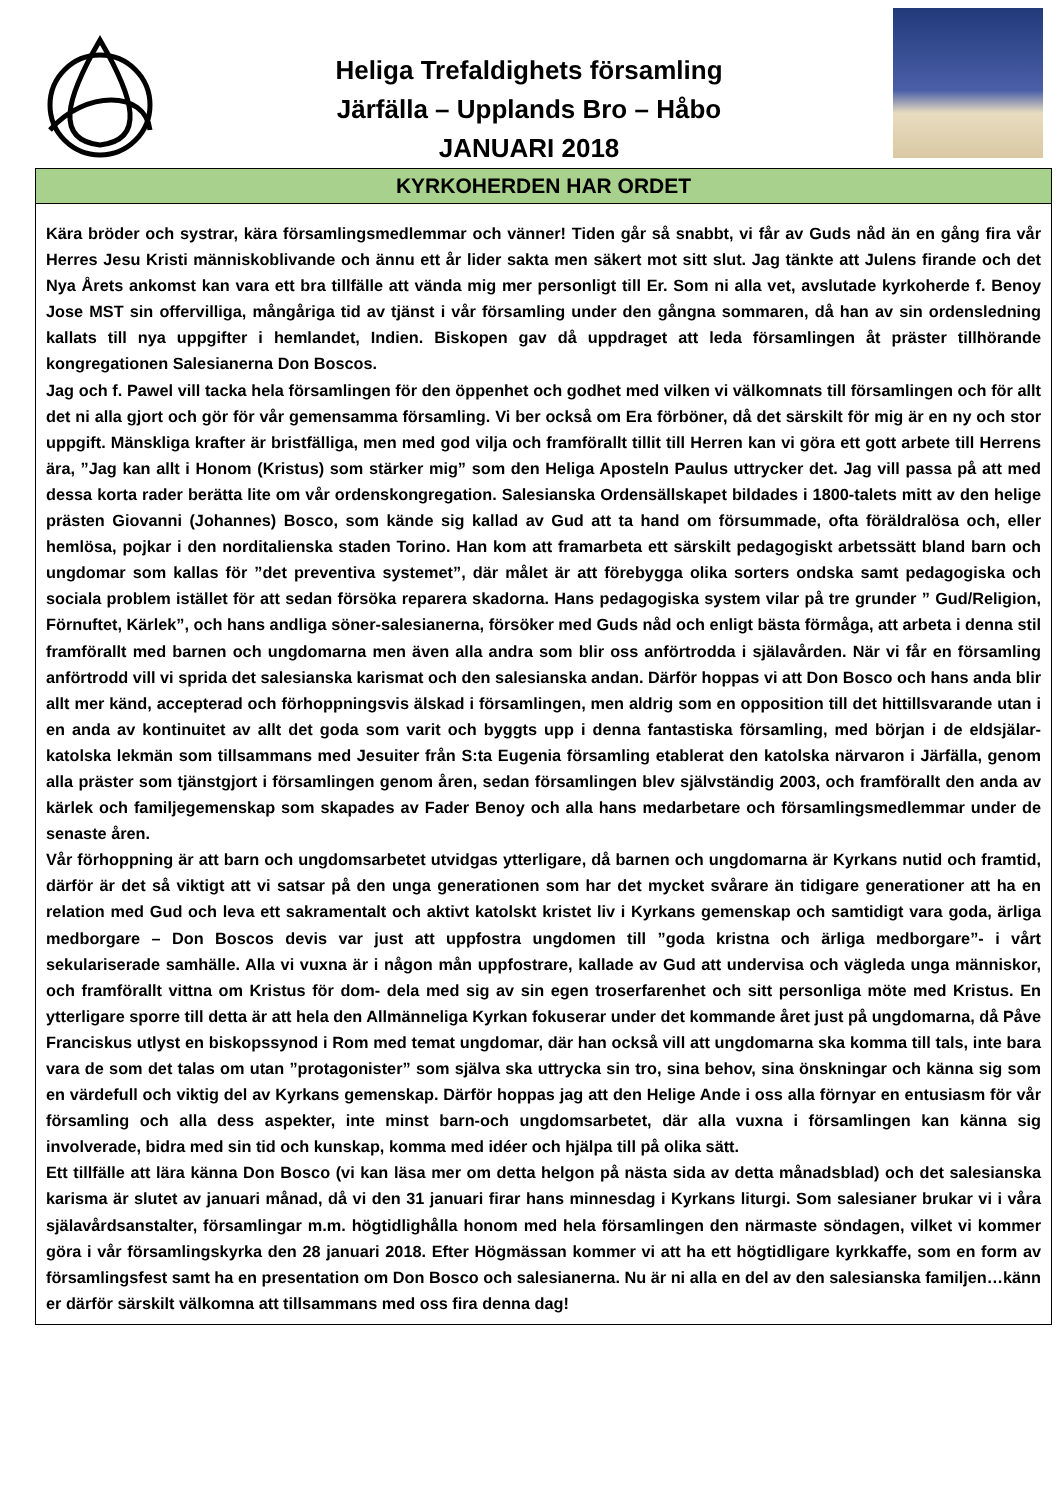Heliga Trefaldighets församling
Järfälla – Upplands Bro – Håbo
JANUARI 2018
KYRKOHERDEN HAR ORDET
Kära bröder och systrar, kära församlingsmedlemmar och vänner! Tiden går så snabbt, vi får av Guds nåd än en gång fira vår Herres Jesu Kristi människoblivande och ännu ett år lider sakta men säkert mot sitt slut. Jag tänkte att Julens firande och det Nya Årets ankomst kan vara ett bra tillfälle att vända mig mer personligt till Er. Som ni alla vet, avslutade kyrkoherde f. Benoy Jose MST sin offervilliga, mångåriga tid av tjänst i vår församling under den gångna sommaren, då han av sin ordensledning kallats till nya uppgifter i hemlandet, Indien. Biskopen gav då uppdraget att leda församlingen åt präster tillhörande kongregationen Salesianerna Don Boscos.
Jag och f. Pawel vill tacka hela församlingen för den öppenhet och godhet med vilken vi välkomnats till församlingen och för allt det ni alla gjort och gör för vår gemensamma församling. Vi ber också om Era förböner, då det särskilt för mig är en ny och stor uppgift. Mänskliga krafter är bristfälliga, men med god vilja och framförallt tillit till Herren kan vi göra ett gott arbete till Herrens ära, ”Jag kan allt i Honom (Kristus) som stärker mig” som den Heliga Aposteln Paulus uttrycker det. Jag vill passa på att med dessa korta rader berätta lite om vår ordenskongregation. Salesianska Ordensällskapet bildades i 1800-talets mitt av den helige prästen Giovanni (Johannes) Bosco, som kände sig kallad av Gud att ta hand om försummade, ofta föräldralösa och, eller hemlösa, pojkar i den norditalienska staden Torino. Han kom att framarbeta ett särskilt pedagogiskt arbetssätt bland barn och ungdomar som kallas för ”det preventiva systemet”, där målet är att förebygga olika sorters ondska samt pedagogiska och sociala problem istället för att sedan försöka reparera skadorna. Hans pedagogiska system vilar på tre grunder ” Gud/Religion, Förnuftet, Kärlek”, och hans andliga söner-salesianerna, försöker med Guds nåd och enligt bästa förmåga, att arbeta i denna stil framförallt med barnen och ungdomarna men även alla andra som blir oss anförtrodda i själavården. När vi får en församling anförtrodd vill vi sprida det salesianska karismat och den salesianska andan. Därför hoppas vi att Don Bosco och hans anda blir allt mer känd, accepterad och förhoppningsvis älskad i församlingen, men aldrig som en opposition till det hittillsvarande utan i en anda av kontinuitet av allt det goda som varit och byggts upp i denna fantastiska församling, med början i de eldsjälar- katolska lekmän som tillsammans med Jesuiter från S:ta Eugenia församling etablerat den katolska närvaron i Järfälla, genom alla präster som tjänstgjort i församlingen genom åren, sedan församlingen blev självständig 2003, och framförallt den anda av kärlek och familjegemenskap som skapades av Fader Benoy och alla hans medarbetare och församlingsmedlemmar under de senaste åren.
Vår förhoppning är att barn och ungdomsarbetet utvidgas ytterligare, då barnen och ungdomarna är Kyrkans nutid och framtid, därför är det så viktigt att vi satsar på den unga generationen som har det mycket svårare än tidigare generationer att ha en relation med Gud och leva ett sakramentalt och aktivt katolskt kristet liv i Kyrkans gemenskap och samtidigt vara goda, ärliga medborgare – Don Boscos devis var just att uppfostra ungdomen till ”goda kristna och ärliga medborgare”- i vårt sekulariserade samhälle. Alla vi vuxna är i någon mån uppfostrare, kallade av Gud att undervisa och vägleda unga människor, och framförallt vittna om Kristus för dom- dela med sig av sin egen troserfarenhet och sitt personliga möte med Kristus. En ytterligare sporre till detta är att hela den Allmänneliga Kyrkan fokuserar under det kommande året just på ungdomarna, då Påve Franciskus utlyst en biskopssynod i Rom med temat ungdomar, där han också vill att ungdomarna ska komma till tals, inte bara vara de som det talas om utan ”protagonister” som själva ska uttrycka sin tro, sina behov, sina önskningar och känna sig som en värdefull och viktig del av Kyrkans gemenskap. Därför hoppas jag att den Helige Ande i oss alla förnyar en entusiasm för vår församling och alla dess aspekter, inte minst barn-och ungdomsarbetet, där alla vuxna i församlingen kan känna sig involverade, bidra med sin tid och kunskap, komma med idéer och hjälpa till på olika sätt.
Ett tillfälle att lära känna Don Bosco (vi kan läsa mer om detta helgon på nästa sida av detta månadsblad) och det salesianska karisma är slutet av januari månad, då vi den 31 januari firar hans minnesdag i Kyrkans liturgi. Som salesianer brukar vi i våra själavårdsanstalter, församlingar m.m. högtidlighålla honom med hela församlingen den närmaste söndagen, vilket vi kommer göra i vår församlingskyrka den 28 januari 2018. Efter Högmässan kommer vi att ha ett högtidligare kyrkkaffe, som en form av församlingsfest samt ha en presentation om Don Bosco och salesianerna. Nu är ni alla en del av den salesianska familjen…känn er därför särskilt välkomna att tillsammans med oss fira denna dag!